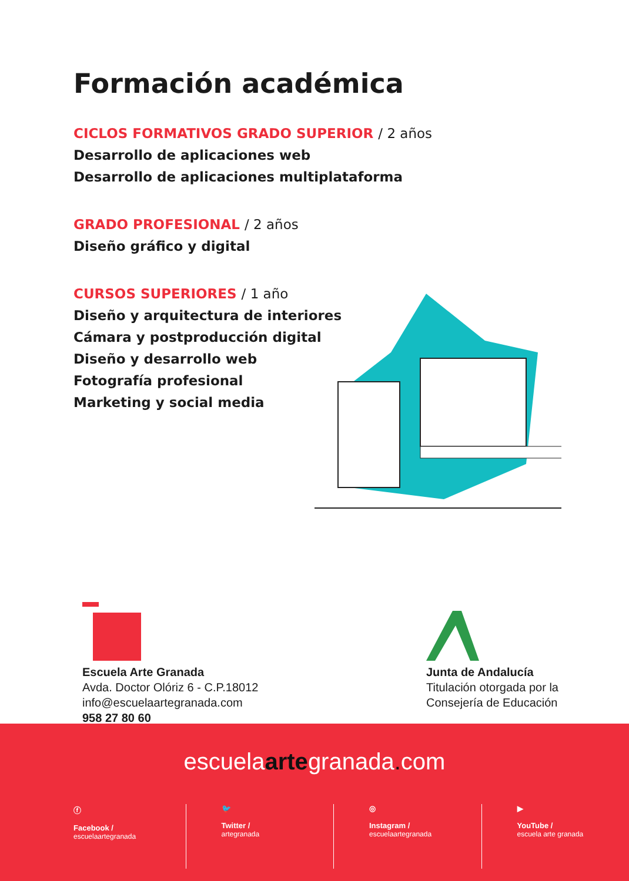Formación académica
CICLOS FORMATIVOS GRADO SUPERIOR / 2 años
Desarrollo de aplicaciones web
Desarrollo de aplicaciones multiplataforma
GRADO PROFESIONAL / 2 años
Diseño gráfico y digital
CURSOS SUPERIORES / 1 año
Diseño y arquitectura de interiores
Cámara y postproducción digital
Diseño y desarrollo web
Fotografía profesional
Marketing y social media
Escuela Arte Granada
Avda. Doctor Olóriz 6 - C.P.18012
info@escuelaartegranada.com
958 27 80 60
Junta de Andalucía
Titulación otorgada por la
Consejería de Educación
escuelaartegranada. com
ⓕ
Facebook /
escuelaartegranada
🐦
Twitter /
artegranada
◎
Instagram /
escuelaartegranada
▶
YouTube /
escuela arte granada